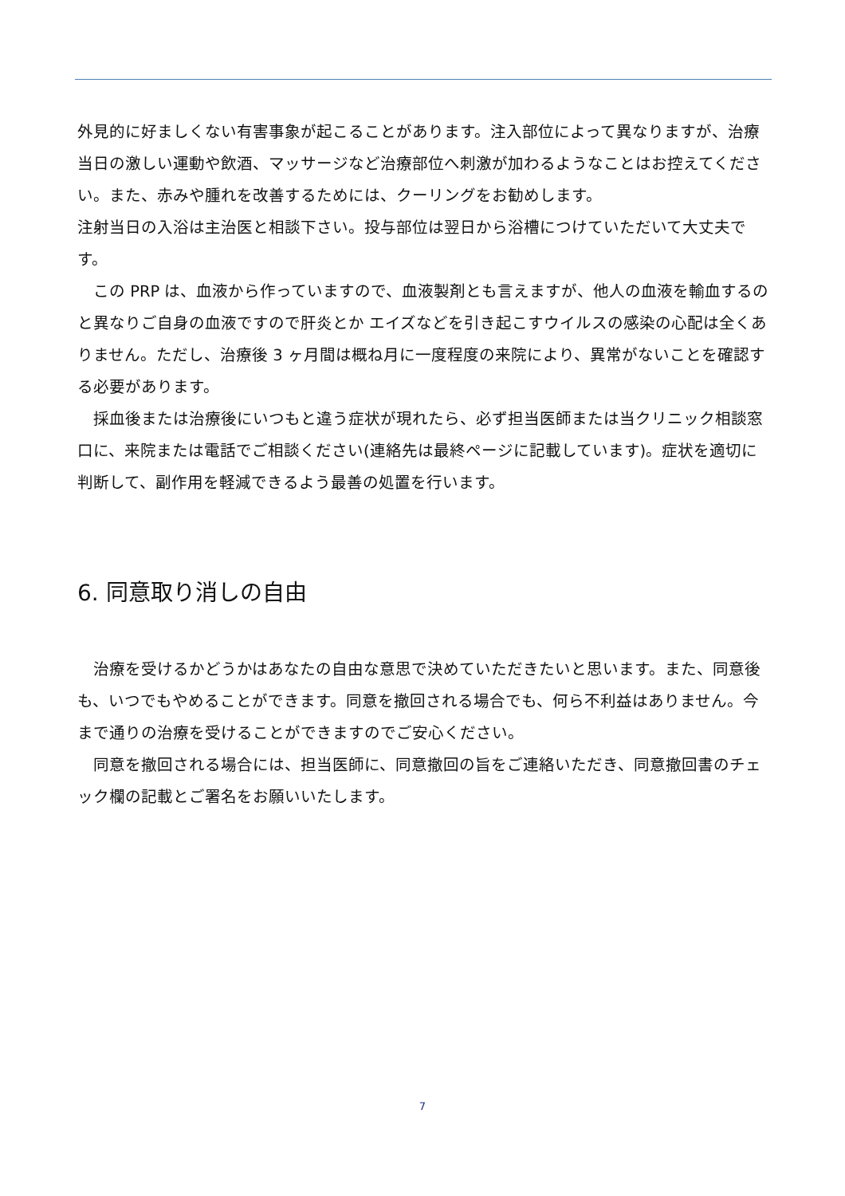外見的に好ましくない有害事象が起こることがあります。注入部位によって異なりますが、治療当日の激しい運動や飲酒、マッサージなど治療部位へ刺激が加わるようなことはお控えてください。また、赤みや腫れを改善するためには、クーリングをお勧めします。
注射当日の入浴は主治医と相談下さい。投与部位は翌日から浴槽につけていただいて大丈夫です。
　この PRP は、血液から作っていますので、血液製剤とも言えますが、他人の血液を輸血するのと異なりご自身の血液ですので肝炎とか エイズなどを引き起こすウイルスの感染の心配は全くありません。ただし、治療後 3 ヶ月間は概ね月に一度程度の来院により、異常がないことを確認する必要があります。
　採血後または治療後にいつもと違う症状が現れたら、必ず担当医師または当クリニック相談窓口に、来院または電話でご相談ください(連絡先は最終ページに記載しています)。症状を適切に判断して、副作用を軽減できるよう最善の処置を行います。
6. 同意取り消しの自由
　治療を受けるかどうかはあなたの自由な意思で決めていただきたいと思います。また、同意後も、いつでもやめることができます。同意を撤回される場合でも、何ら不利益はありません。今まで通りの治療を受けることができますのでご安心ください。
　同意を撤回される場合には、担当医師に、同意撤回の旨をご連絡いただき、同意撤回書のチェック欄の記載とご署名をお願いいたします。
7